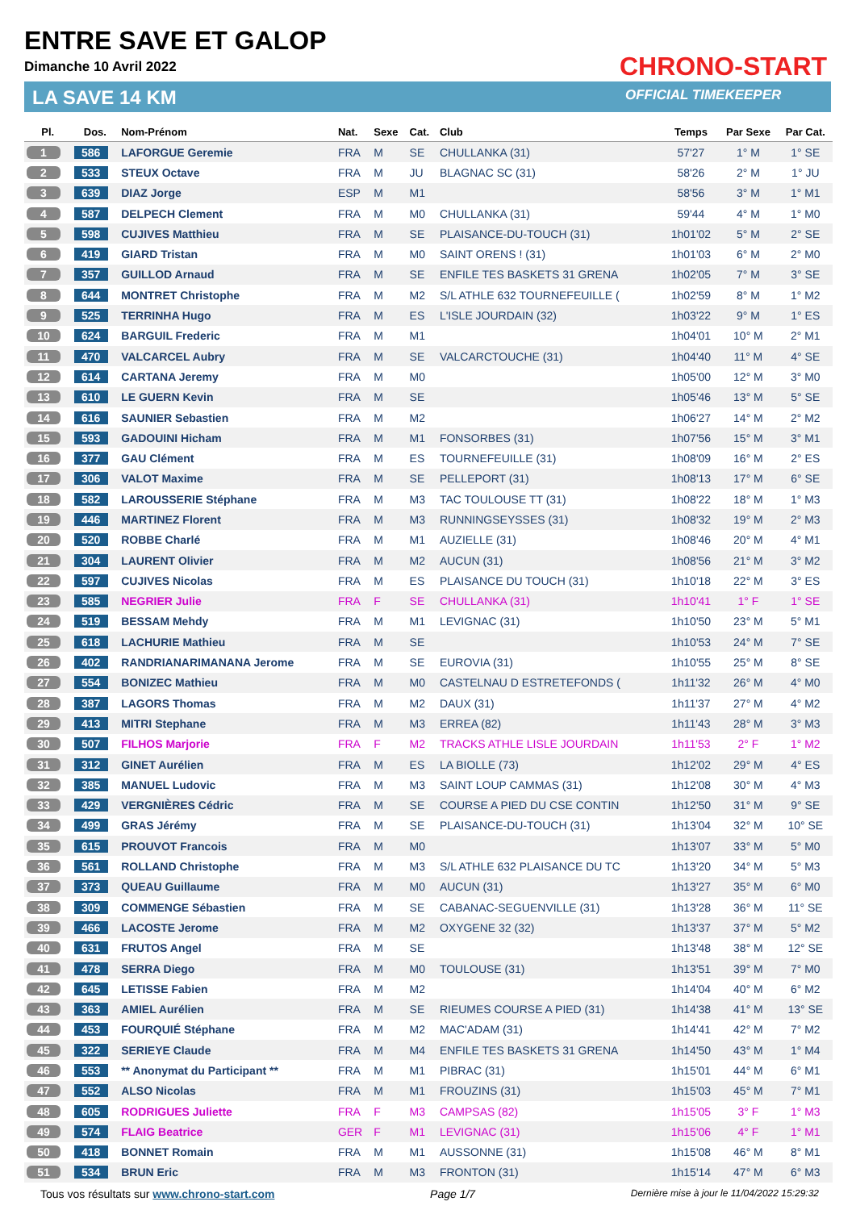ENTRE SAVE ET GALOP
Dimanche 10 Avril 2022
LA SAVE 14 KM
CHRONO-START
OFFICIAL TIMEKEEPER
| Pl. | Dos. | Nom-Prénom | Nat. | Sexe | Cat. | Club | Temps | Par Sexe | Par Cat. |
| --- | --- | --- | --- | --- | --- | --- | --- | --- | --- |
| 1 | 586 | LAFORGUE Geremie | FRA | M | SE | CHULLANKA (31) | 57'27 | 1° M | 1° SE |
| 2 | 533 | STEUX Octave | FRA | M | JU | BLAGNAC SC (31) | 58'26 | 2° M | 1° JU |
| 3 | 639 | DIAZ Jorge | ESP | M | M1 | | 58'56 | 3° M | 1° M1 |
| 4 | 587 | DELPECH Clement | FRA | M | M0 | CHULLANKA (31) | 59'44 | 4° M | 1° M0 |
| 5 | 598 | CUJIVES Matthieu | FRA | M | SE | PLAISANCE-DU-TOUCH (31) | 1h01'02 | 5° M | 2° SE |
| 6 | 419 | GIARD Tristan | FRA | M | M0 | SAINT ORENS ! (31) | 1h01'03 | 6° M | 2° M0 |
| 7 | 357 | GUILLOD Arnaud | FRA | M | SE | ENFILE TES BASKETS 31 GRENA | 1h02'05 | 7° M | 3° SE |
| 8 | 644 | MONTRET Christophe | FRA | M | M2 | S/L ATHLE 632 TOURNEFEUILLE ( | 1h02'59 | 8° M | 1° M2 |
| 9 | 525 | TERRINHA Hugo | FRA | M | ES | L'ISLE JOURDAIN (32) | 1h03'22 | 9° M | 1° ES |
| 10 | 624 | BARGUIL Frederic | FRA | M | M1 | | 1h04'01 | 10° M | 2° M1 |
| 11 | 470 | VALCARCEL Aubry | FRA | M | SE | VALCARCTOUCHE (31) | 1h04'40 | 11° M | 4° SE |
| 12 | 614 | CARTANA Jeremy | FRA | M | M0 | | 1h05'00 | 12° M | 3° M0 |
| 13 | 610 | LE GUERN Kevin | FRA | M | SE | | 1h05'46 | 13° M | 5° SE |
| 14 | 616 | SAUNIER Sebastien | FRA | M | M2 | | 1h06'27 | 14° M | 2° M2 |
| 15 | 593 | GADOUINI Hicham | FRA | M | M1 | FONSORBES (31) | 1h07'56 | 15° M | 3° M1 |
| 16 | 377 | GAU Clément | FRA | M | ES | TOURNEFEUILLE (31) | 1h08'09 | 16° M | 2° ES |
| 17 | 306 | VALOT Maxime | FRA | M | SE | PELLEPORT (31) | 1h08'13 | 17° M | 6° SE |
| 18 | 582 | LAROUSSERIE Stéphane | FRA | M | M3 | TAC TOULOUSE TT (31) | 1h08'22 | 18° M | 1° M3 |
| 19 | 446 | MARTINEZ Florent | FRA | M | M3 | RUNNINGSEYSSES (31) | 1h08'32 | 19° M | 2° M3 |
| 20 | 520 | ROBBE Charlé | FRA | M | M1 | AUZIELLE (31) | 1h08'46 | 20° M | 4° M1 |
| 21 | 304 | LAURENT Olivier | FRA | M | M2 | AUCUN (31) | 1h08'56 | 21° M | 3° M2 |
| 22 | 597 | CUJIVES Nicolas | FRA | M | ES | PLAISANCE DU TOUCH (31) | 1h10'18 | 22° M | 3° ES |
| 23 | 585 | NEGRIER Julie | FRA | F | SE | CHULLANKA (31) | 1h10'41 | 1° F | 1° SE |
| 24 | 519 | BESSAM Mehdy | FRA | M | M1 | LEVIGNAC (31) | 1h10'50 | 23° M | 5° M1 |
| 25 | 618 | LACHURIE Mathieu | FRA | M | SE | | 1h10'53 | 24° M | 7° SE |
| 26 | 402 | RANDRIANARIMANANA Jerome | FRA | M | SE | EUROVIA (31) | 1h10'55 | 25° M | 8° SE |
| 27 | 554 | BONIZEC Mathieu | FRA | M | M0 | CASTELNAU D ESTRETEFONDS ( | 1h11'32 | 26° M | 4° M0 |
| 28 | 387 | LAGORS Thomas | FRA | M | M2 | DAUX (31) | 1h11'37 | 27° M | 4° M2 |
| 29 | 413 | MITRI Stephane | FRA | M | M3 | ERREA (82) | 1h11'43 | 28° M | 3° M3 |
| 30 | 507 | FILHOS Marjorie | FRA | F | M2 | TRACKS ATHLE LISLE JOURDAIN | 1h11'53 | 2° F | 1° M2 |
| 31 | 312 | GINET Aurélien | FRA | M | ES | LA BIOLLE (73) | 1h12'02 | 29° M | 4° ES |
| 32 | 385 | MANUEL Ludovic | FRA | M | M3 | SAINT LOUP CAMMAS (31) | 1h12'08 | 30° M | 4° M3 |
| 33 | 429 | VERGNIÈRES Cédric | FRA | M | SE | COURSE A PIED DU CSE CONTIN | 1h12'50 | 31° M | 9° SE |
| 34 | 499 | GRAS Jérémy | FRA | M | SE | PLAISANCE-DU-TOUCH (31) | 1h13'04 | 32° M | 10° SE |
| 35 | 615 | PROUVOT Francois | FRA | M | M0 | | 1h13'07 | 33° M | 5° M0 |
| 36 | 561 | ROLLAND Christophe | FRA | M | M3 | S/L ATHLE 632 PLAISANCE DU TC | 1h13'20 | 34° M | 5° M3 |
| 37 | 373 | QUEAU Guillaume | FRA | M | M0 | AUCUN (31) | 1h13'27 | 35° M | 6° M0 |
| 38 | 309 | COMMENGE Sébastien | FRA | M | SE | CABANAC-SEGUENVILLE (31) | 1h13'28 | 36° M | 11° SE |
| 39 | 466 | LACOSTE Jerome | FRA | M | M2 | OXYGENE 32 (32) | 1h13'37 | 37° M | 5° M2 |
| 40 | 631 | FRUTOS Angel | FRA | M | SE | | 1h13'48 | 38° M | 12° SE |
| 41 | 478 | SERRA Diego | FRA | M | M0 | TOULOUSE (31) | 1h13'51 | 39° M | 7° M0 |
| 42 | 645 | LETISSE Fabien | FRA | M | M2 | | 1h14'04 | 40° M | 6° M2 |
| 43 | 363 | AMIEL Aurélien | FRA | M | SE | RIEUMES COURSE A PIED (31) | 1h14'38 | 41° M | 13° SE |
| 44 | 453 | FOURQUIÉ Stéphane | FRA | M | M2 | MAC'ADAM (31) | 1h14'41 | 42° M | 7° M2 |
| 45 | 322 | SERIEYE Claude | FRA | M | M4 | ENFILE TES BASKETS 31 GRENA | 1h14'50 | 43° M | 1° M4 |
| 46 | 553 | ** Anonymat du Participant ** | FRA | M | M1 | PIBRAC (31) | 1h15'01 | 44° M | 6° M1 |
| 47 | 552 | ALSO Nicolas | FRA | M | M1 | FROUZINS (31) | 1h15'03 | 45° M | 7° M1 |
| 48 | 605 | RODRIGUES Juliette | FRA | F | M3 | CAMPSAS (82) | 1h15'05 | 3° F | 1° M3 |
| 49 | 574 | FLAIG Beatrice | GER | F | M1 | LEVIGNAC (31) | 1h15'06 | 4° F | 1° M1 |
| 50 | 418 | BONNET Romain | FRA | M | M1 | AUSSONNE (31) | 1h15'08 | 46° M | 8° M1 |
| 51 | 534 | BRUN Eric | FRA | M | M3 | FRONTON (31) | 1h15'14 | 47° M | 6° M3 |
Tous vos résultats sur www.chrono-start.com Page 1/7 Dernière mise à jour le 11/04/2022 15:29:32